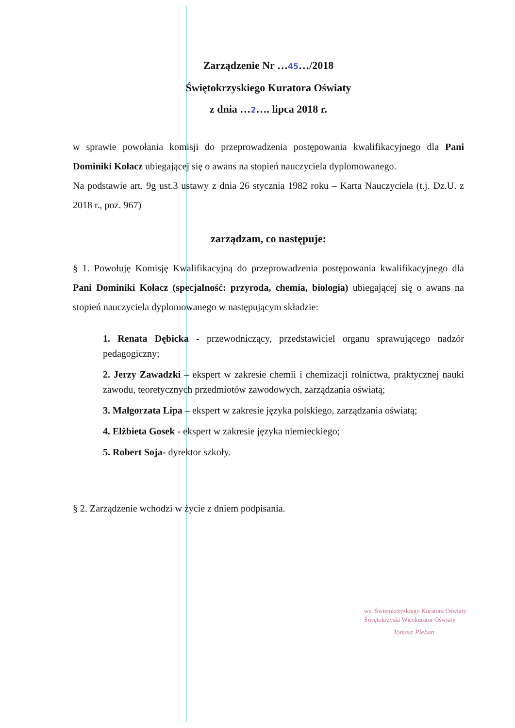Zarządzenie Nr …45…/2018
Świętokrzyskiego Kuratora Oświaty
z dnia …2…. lipca 2018 r.
w sprawie powołania komisji do przeprowadzenia postępowania kwalifikacyjnego dla Pani Dominiki Kołacz ubiegającej się o awans na stopień nauczyciela dyplomowanego.
Na podstawie art. 9g ust.3 ustawy z dnia 26 stycznia 1982 roku – Karta Nauczyciela (t.j. Dz.U. z 2018 r., poz. 967)
zarządzam, co następuje:
§ 1. Powołuję Komisję Kwalifikacyjną do przeprowadzenia postępowania kwalifikacyjnego dla Pani Dominiki Kołacz (specjalność: przyroda, chemia, biologia) ubiegającej się o awans na stopień nauczyciela dyplomowanego w następującym składzie:
1. Renata Dębicka - przewodniczący, przedstawiciel organu sprawującego nadzór pedagogiczny;
2. Jerzy Zawadzki – ekspert w zakresie chemii i chemizacji rolnictwa, praktycznej nauki zawodu, teoretycznych przedmiotów zawodowych, zarządzania oświatą;
3. Małgorzata Lipa – ekspert w zakresie języka polskiego, zarządzania oświatą;
4. Elżbieta Gosek - ekspert w zakresie języka niemieckiego;
5. Robert Soja- dyrektor szkoły.
§ 2. Zarządzenie wchodzi w życie z dniem podpisania.
wz. Świętokrzyskiego Kuratora Oświaty
Świętokrzyski Wicekurator Oświaty
Tomasz Pleban